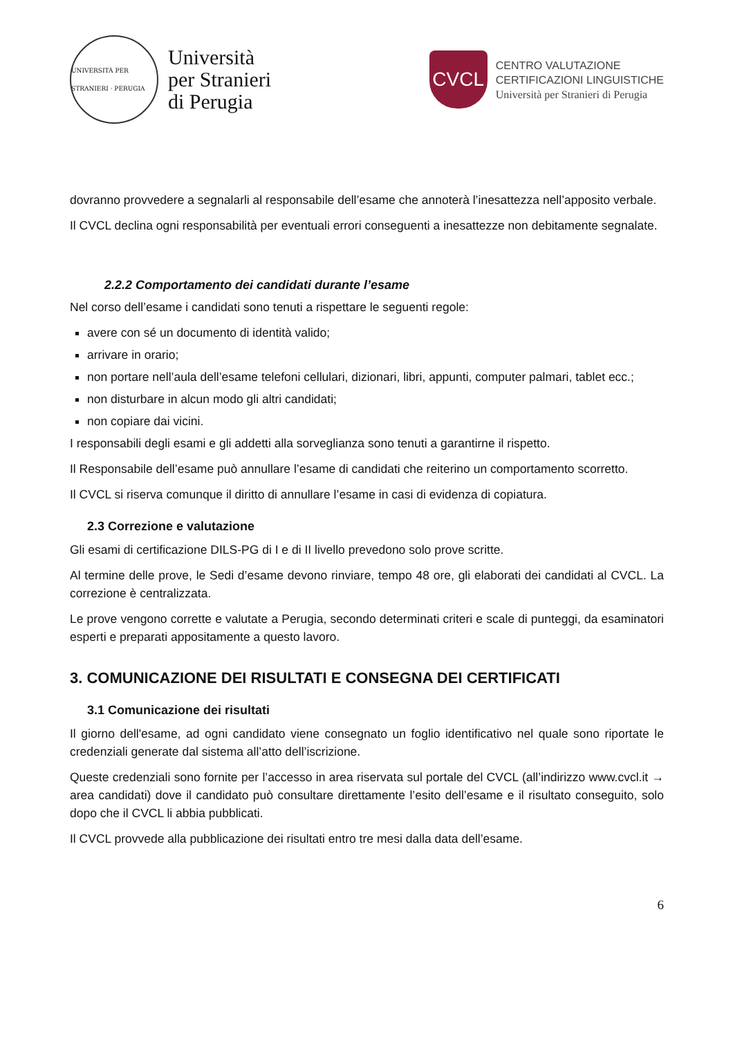UNIVERSITÀ PER STRANIERI · PERUGIA
Università
per Stranieri
di Perugia
CVCL
CENTRO VALUTAZIONE
CERTIFICAZIONI LINGUISTICHE
Università per Stranieri di Perugia
dovranno provvedere a segnalarli al responsabile dell’esame che annoterà l’inesattezza nell’apposito verbale.
Il CVCL declina ogni responsabilità per eventuali errori conseguenti a inesattezze non debitamente segnalate.
2.2.2 Comportamento dei candidati durante l’esame
Nel corso dell’esame i candidati sono tenuti a rispettare le seguenti regole:
avere con sé un documento di identità valido;
arrivare in orario;
non portare nell’aula dell’esame telefoni cellulari, dizionari, libri, appunti, computer palmari, tablet ecc.;
non disturbare in alcun modo gli altri candidati;
non copiare dai vicini.
I responsabili degli esami e gli addetti alla sorveglianza sono tenuti a garantirne il rispetto.
Il Responsabile dell’esame può annullare l’esame di candidati che reiterino un comportamento scorretto.
Il CVCL si riserva comunque il diritto di annullare l’esame in casi di evidenza di copiatura.
2.3 Correzione e valutazione
Gli esami di certificazione DILS-PG di I e di II livello prevedono solo prove scritte.
Al termine delle prove, le Sedi d’esame devono rinviare, tempo 48 ore, gli elaborati dei candidati al CVCL. La correzione è centralizzata.
Le prove vengono corrette e valutate a Perugia, secondo determinati criteri e scale di punteggi, da esaminatori esperti e preparati appositamente a questo lavoro.
3. COMUNICAZIONE DEI RISULTATI E CONSEGNA DEI CERTIFICATI
3.1 Comunicazione dei risultati
Il giorno dell'esame, ad ogni candidato viene consegnato un foglio identificativo nel quale sono riportate le credenziali generate dal sistema all’atto dell’iscrizione.
Queste credenziali sono fornite per l’accesso in area riservata sul portale del CVCL (all’indirizzo www.cvcl.it → area candidati) dove il candidato può consultare direttamente l’esito dell’esame e il risultato conseguito, solo dopo che il CVCL li abbia pubblicati.
Il CVCL provvede alla pubblicazione dei risultati entro tre mesi dalla data dell’esame.
6